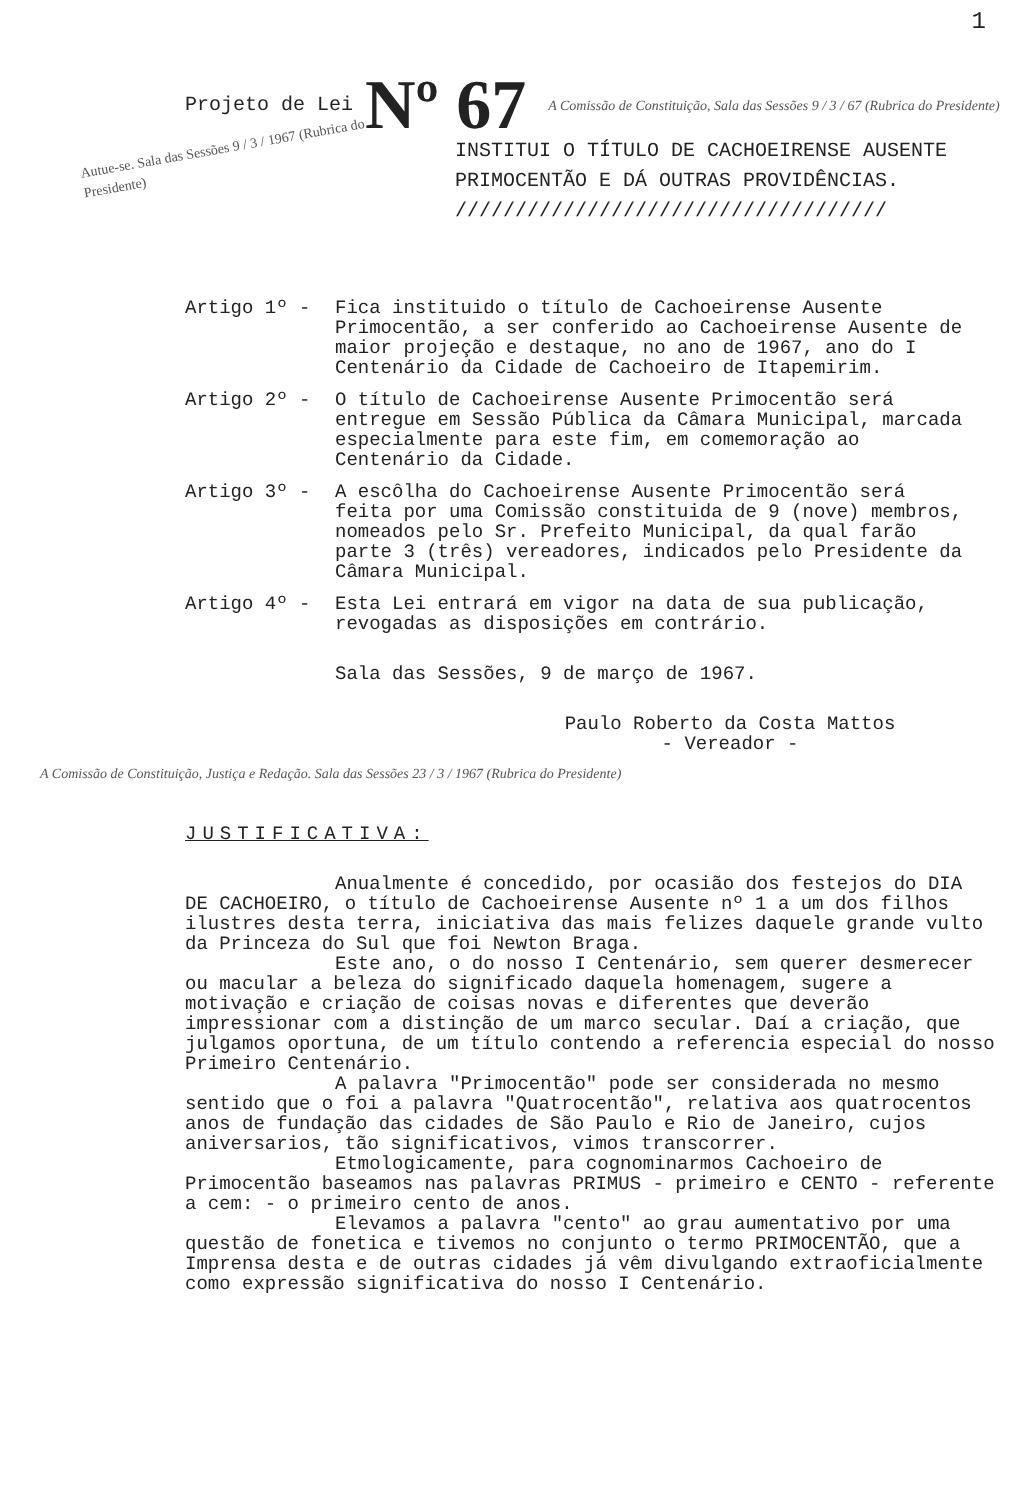1
Projeto de Lei Nº 67 A Comissão de Constituição, Sala das Sessões 9 / 3 / 67 (Rubrica do Presidente)
Autue-se. Sala das Sessões 9 / 3 / 1967 (Rubrica do Presidente)
INSTITUI O TÍTULO DE CACHOEIRENSE AUSENTE PRIMOCENTÃO E DÁ OUTRAS PROVIDÊNCIAS. ////////////////////////////////////
Artigo 1º - Fica instituido o título de Cachoeirense Ausente Primocentão, a ser conferido ao Cachoeirense Ausente de maior projeção e destaque, no ano de 1967, ano do I Centenário da Cidade de Cachoeiro de Itapemirim.
Artigo 2º - O título de Cachoeirense Ausente Primocentão será entregue em Sessão Pública da Câmara Municipal, marcada especialmente para este fim, em comemoração ao Centenário da Cidade.
Artigo 3º - A escôlha do Cachoeirense Ausente Primocentão será feita por uma Comissão constituida de 9 (nove) membros, nomeados pelo Sr. Prefeito Municipal, da qual farão parte 3 (três) vereadores, indicados pelo Presidente da Câmara Municipal.
Artigo 4º - Esta Lei entrará em vigor na data de sua publicação, revogadas as disposições em contrário.
Sala das Sessões, 9 de março de 1967.
Paulo Roberto da Costa Mattos
- Vereador -
A Comissão de Constituição, Justiça e Redação. Sala das Sessões 23 / 3 / 1967 (Rubrica do Presidente)
JUSTIFICATIVA:
Anualmente é concedido, por ocasião dos festejos do DIA DE CACHOEIRO, o título de Cachoeirense Ausente nº 1 a um dos filhos ilustres desta terra, iniciativa das mais felizes daquele grande vulto da Princeza do Sul que foi Newton Braga.
Este ano, o do nosso I Centenário, sem querer desmerecer ou macular a beleza do significado daquela homenagem, sugere a motivação e criação de coisas novas e diferentes que deverão impressionar com a distinção de um marco secular. Daí a criação, que julgamos oportuna, de um título contendo a referencia especial do nosso Primeiro Centenário.
A palavra "Primocentão" pode ser considerada no mesmo sentido que o foi a palavra "Quatrocentão", relativa aos quatrocentos anos de fundação das cidades de São Paulo e Rio de Janeiro, cujos aniversarios, tão significativos, vimos transcorrer.
Etmologicamente, para cognominarmos Cachoeiro de Primocentão baseamos nas palavras PRIMUS - primeiro e CENTO - referente a cem: - o primeiro cento de anos.
Elevamos a palavra "cento" ao grau aumentativo por uma questão de fonetica e tivemos no conjunto o termo PRIMOCENTÃO, que a Imprensa desta e de outras cidades já vêm divulgando extraoficialmente como expressão significativa do nosso I Centenário.